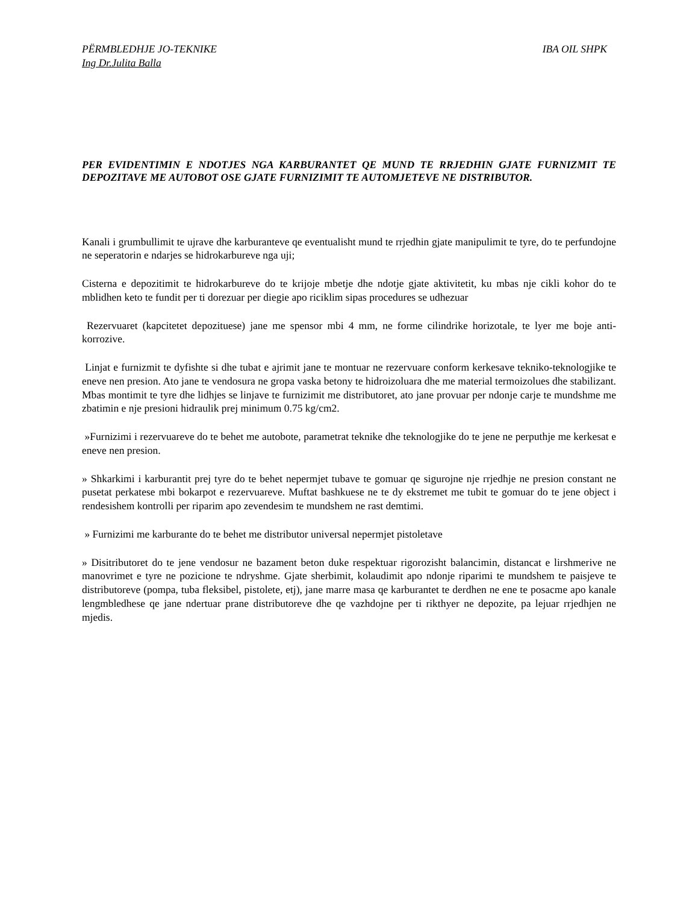PËRMBLEDHJE JO-TEKNIKE IBA OIL SHPK
Ing Dr.Julita Balla
PER EVIDENTIMIN E NDOTJES NGA KARBURANTET QE MUND TE RRJEDHIN GJATE FURNIZMIT TE DEPOZITAVE ME AUTOBOT OSE GJATE FURNIZIMIT TE AUTOMJETEVE NE DISTRIBUTOR.
Kanali i grumbullimit te ujrave dhe karburanteve qe eventualisht mund te rrjedhin gjate manipulimit te tyre, do te perfundojne ne seperatorin e ndarjes se hidrokarbureve nga uji;
Cisterna e depozitimit te hidrokarbureve do te krijoje mbetje dhe ndotje gjate aktivitetit, ku mbas nje cikli kohor do te mblidhen keto te fundit per ti dorezuar per diegie apo riciklim sipas procedures se udhezuar
Rezervuaret (kapcitetet depozituese) jane me spensor mbi 4 mm, ne forme cilindrike horizotale, te lyer me boje anti-korrozive.
Linjat e furnizmit te dyfishte si dhe tubat e ajrimit jane te montuar ne rezervuare conform kerkesave tekniko-teknologjike te eneve nen presion. Ato jane te vendosura ne gropa vaska betony te hidroizoluara dhe me material termoizolues dhe stabilizant. Mbas montimit te tyre dhe lidhjes se linjave te furnizimit me distributoret, ato jane provuar per ndonje carje te mundshme me zbatimin e nje presioni hidraulik prej minimum 0.75 kg/cm2.
»Furnizimi i rezervuareve do te behet me autobote, parametrat teknike dhe teknologjike do te jene ne perputhje me kerkesat e eneve nen presion.
» Shkarkimi i karburantit prej tyre do te behet nepermjet tubave te gomuar qe sigurojne nje rrjedhje ne presion constant ne pusetat perkatese mbi bokarpot e rezervuareve. Muftat bashkuese ne te dy ekstremet me tubit te gomuar do te jene object i rendesishem kontrolli per riparim apo zevendesim te mundshem ne rast demtimi.
» Furnizimi me karburante do te behet me distributor universal nepermjet pistoletave
» Disitributoret do te jene vendosur ne bazament beton duke respektuar rigorozisht balancimin, distancat e lirshmerive ne manovrimet e tyre ne pozicione te ndryshme. Gjate sherbimit, kolaudimit apo ndonje riparimi te mundshem te paisjeve te distributoreve (pompa, tuba fleksibel, pistolete, etj), jane marre masa qe karburantet te derdhen ne ene te posacme apo kanale lengmbledhese qe jane ndertuar prane distributoreve dhe qe vazhdojne per ti rikthyer ne depozite, pa lejuar rrjedhjen ne mjedis.